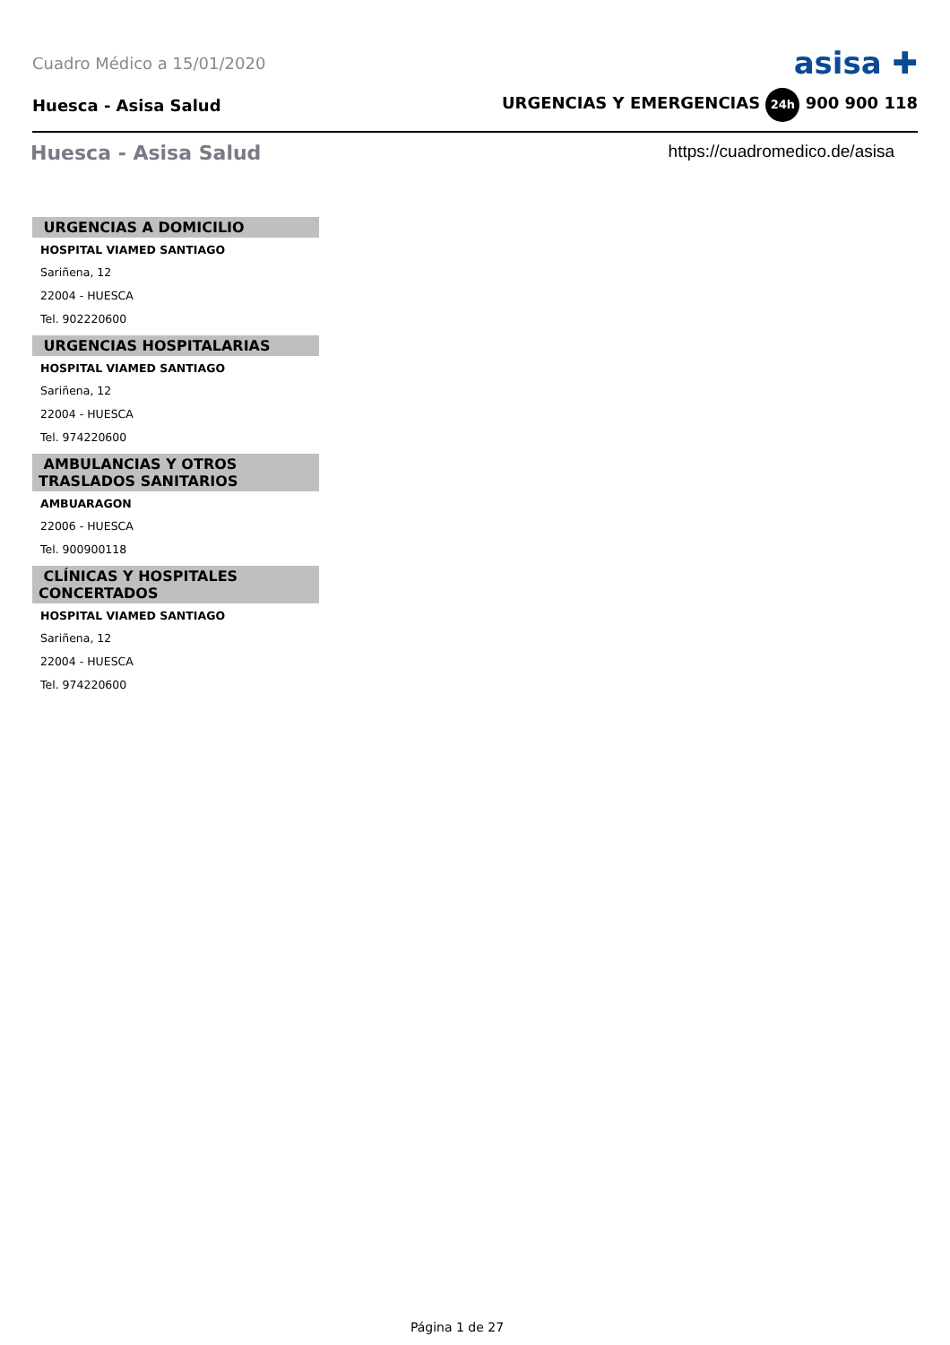Cuadro Médico a 15/01/2020 asisa ✚
Huesca - Asisa Salud URGENCIAS Y EMERGENCIAS 24h 900 900 118
Huesca - Asisa Salud
https://cuadromedico.de/asisa
URGENCIAS A DOMICILIO
HOSPITAL VIAMED SANTIAGO
Sariñena, 12
22004 - HUESCA
Tel. 902220600
URGENCIAS HOSPITALARIAS
HOSPITAL VIAMED SANTIAGO
Sariñena, 12
22004 - HUESCA
Tel. 974220600
AMBULANCIAS Y OTROS TRASLADOS SANITARIOS
AMBUARAGON
22006 - HUESCA
Tel. 900900118
CLÍNICAS Y HOSPITALES CONCERTADOS
HOSPITAL VIAMED SANTIAGO
Sariñena, 12
22004 - HUESCA
Tel. 974220600
Página 1 de 27